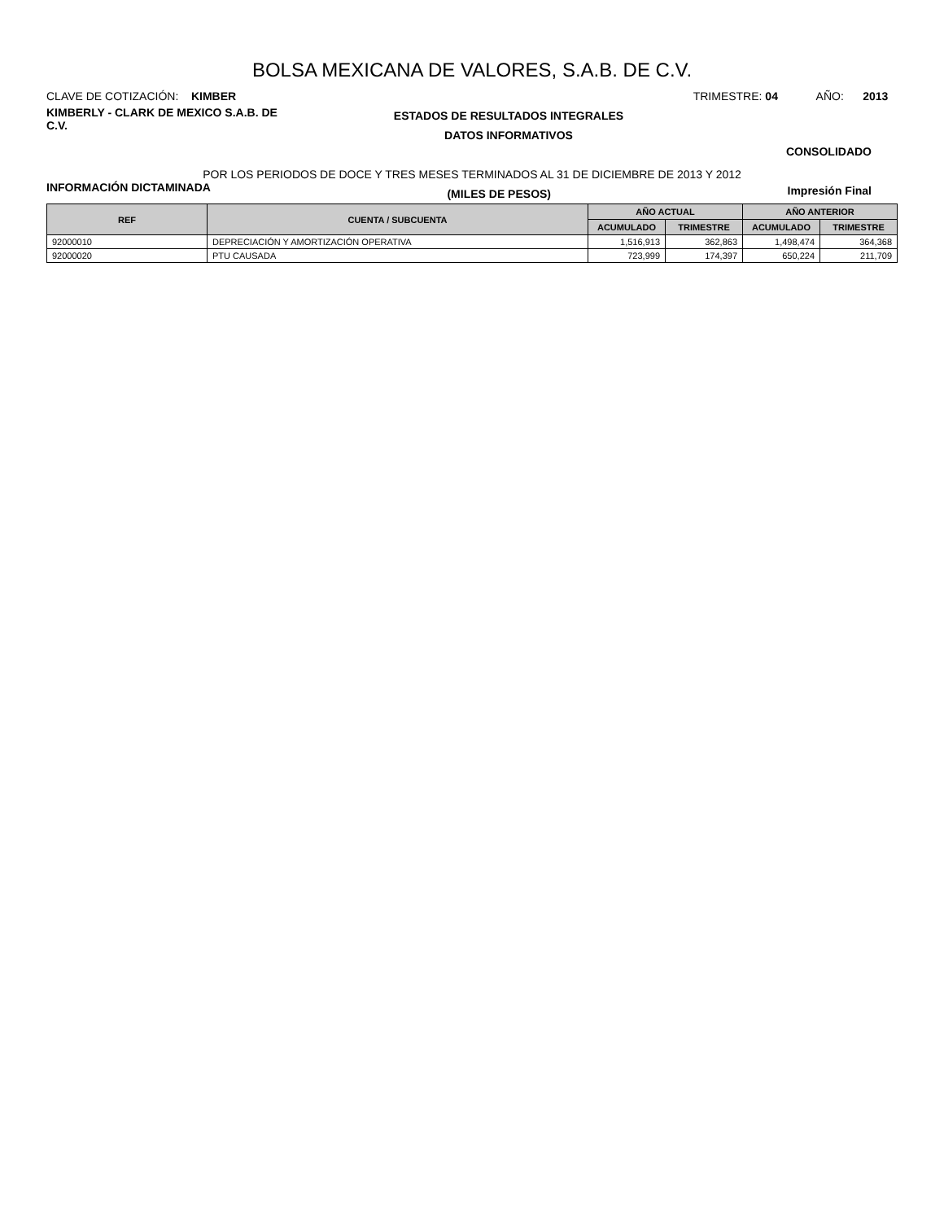BOLSA MEXICANA DE VALORES, S.A.B. DE C.V.
CLAVE DE COTIZACIÓN: KIMBER TRIMESTRE: 04 AÑO: 2013
KIMBERLY - CLARK DE MEXICO S.A.B. DE C.V.
ESTADOS DE RESULTADOS INTEGRALES
DATOS INFORMATIVOS
CONSOLIDADO
POR LOS PERIODOS DE DOCE Y TRES MESES TERMINADOS AL 31 DE DICIEMBRE DE 2013 Y 2012
INFORMACIÓN DICTAMINADA
(MILES DE PESOS)
Impresión Final
| REF | CUENTA / SUBCUENTA | AÑO ACTUAL | | AÑO ANTERIOR | |
| --- | --- | --- | --- | --- | --- |
| | | ACUMULADO | TRIMESTRE | ACUMULADO | TRIMESTRE |
| 92000010 | DEPRECIACIÓN Y AMORTIZACIÓN OPERATIVA | 1,516,913 | 362,863 | 1,498,474 | 364,368 |
| 92000020 | PTU CAUSADA | 723,999 | 174,397 | 650,224 | 211,709 |